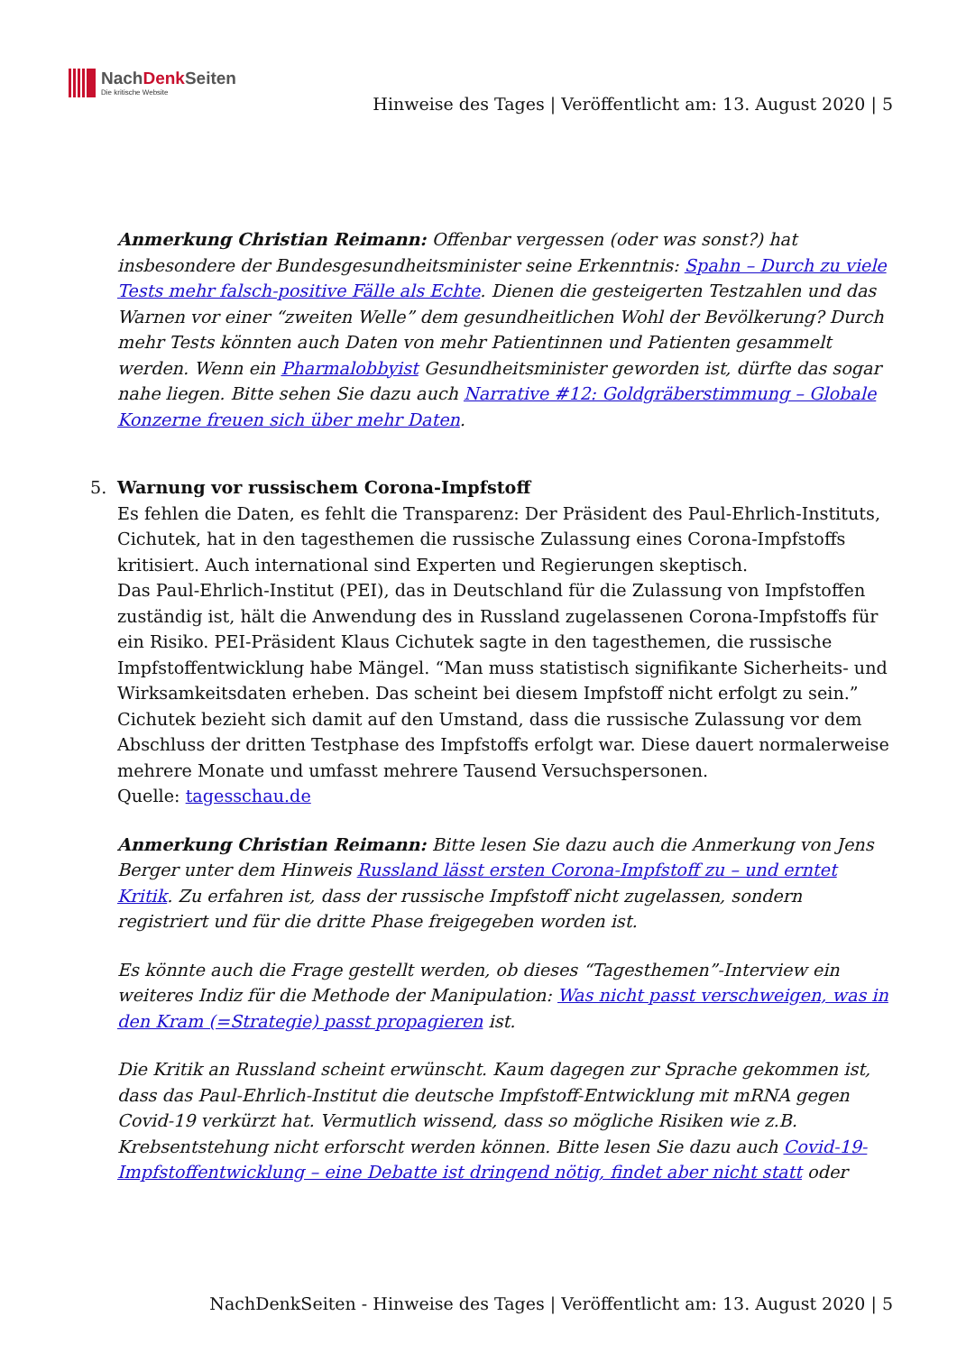NachDenk Seiten
Die kritische Website
Hinweise des Tages | Veröffentlicht am: 13. August 2020 | 5
Anmerkung Christian Reimann: Offenbar vergessen (oder was sonst?) hat insbesondere der Bundesgesundheitsminister seine Erkenntnis: Spahn – Durch zu viele Tests mehr falsch-positive Fälle als Echte. Dienen die gesteigerten Testzahlen und das Warnen vor einer “zweiten Welle” dem gesundheitlichen Wohl der Bevölkerung? Durch mehr Tests könnten auch Daten von mehr Patientinnen und Patienten gesammelt werden. Wenn ein Pharmalobbyist Gesundheitsminister geworden ist, dürfte das sogar nahe liegen. Bitte sehen Sie dazu auch Narrative #12: Goldgräberstimmung – Globale Konzerne freuen sich über mehr Daten.
5. Warnung vor russischem Corona-Impfstoff
Es fehlen die Daten, es fehlt die Transparenz: Der Präsident des Paul-Ehrlich-Instituts, Cichutek, hat in den tagesthemen die russische Zulassung eines Corona-Impfstoffs kritisiert. Auch international sind Experten und Regierungen skeptisch.
Das Paul-Ehrlich-Institut (PEI), das in Deutschland für die Zulassung von Impfstoffen zuständig ist, hält die Anwendung des in Russland zugelassenen Corona-Impfstoffs für ein Risiko. PEI-Präsident Klaus Cichutek sagte in den tagesthemen, die russische Impfstoffentwicklung habe Mängel. “Man muss statistisch signifikante Sicherheits- und Wirksamkeitsdaten erheben. Das scheint bei diesem Impfstoff nicht erfolgt zu sein.”
Cichutek bezieht sich damit auf den Umstand, dass die russische Zulassung vor dem Abschluss der dritten Testphase des Impfstoffs erfolgt war. Diese dauert normalerweise mehrere Monate und umfasst mehrere Tausend Versuchspersonen.
Quelle: tagesschau.de
Anmerkung Christian Reimann: Bitte lesen Sie dazu auch die Anmerkung von Jens Berger unter dem Hinweis Russland lässt ersten Corona-Impfstoff zu – und erntet Kritik. Zu erfahren ist, dass der russische Impfstoff nicht zugelassen, sondern registriert und für die dritte Phase freigegeben worden ist.
Es könnte auch die Frage gestellt werden, ob dieses “Tagesthemen”-Interview ein weiteres Indiz für die Methode der Manipulation: Was nicht passt verschweigen, was in den Kram (=Strategie) passt propagieren ist.
Die Kritik an Russland scheint erwünscht. Kaum dagegen zur Sprache gekommen ist, dass das Paul-Ehrlich-Institut die deutsche Impfstoff-Entwicklung mit mRNA gegen Covid-19 verkürzt hat. Vermutlich wissend, dass so mögliche Risiken wie z.B. Krebsentstehung nicht erforscht werden können. Bitte lesen Sie dazu auch Covid-19-Impfstoffentwicklung – eine Debatte ist dringend nötig, findet aber nicht statt oder
NachDenkSeiten - Hinweise des Tages | Veröffentlicht am: 13. August 2020 | 5